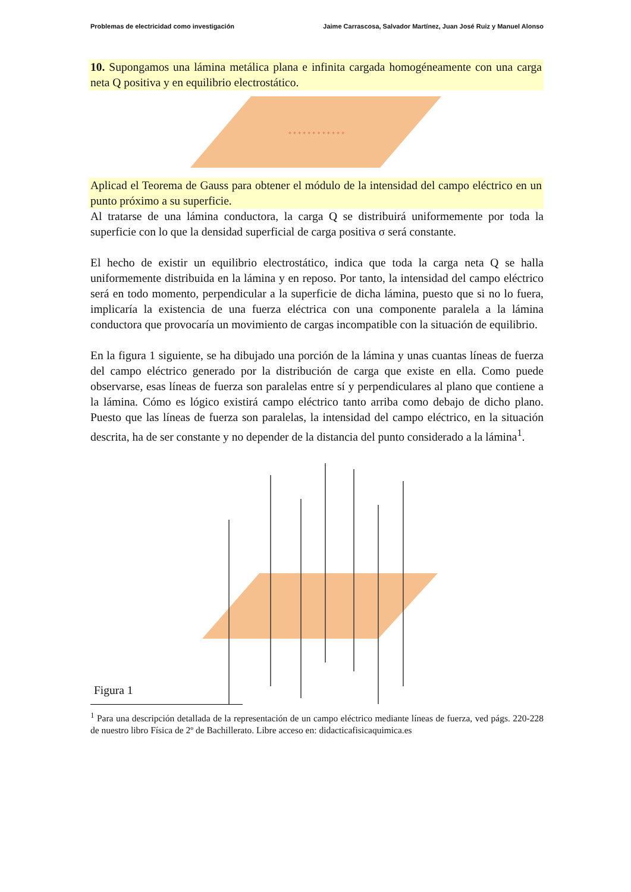Problemas de electricidad como investigación Jaime Carrascosa, Salvador Martínez, Juan José Ruiz y Manuel Alonso
10. Supongamos una lámina metálica plana e infinita cargada homogéneamente con una carga neta Q positiva y en equilibrio electrostático.
+ + + + + + + + + + + +
Aplicad el Teorema de Gauss para obtener el módulo de la intensidad del campo eléctrico en un punto próximo a su superficie.
Al tratarse de una lámina conductora, la carga Q se distribuirá uniformemente por toda la superficie con lo que la densidad superficial de carga positiva σ será constante.
El hecho de existir un equilibrio electrostático, indica que toda la carga neta Q se halla uniformemente distribuida en la lámina y en reposo. Por tanto, la intensidad del campo eléctrico será en todo momento, perpendicular a la superficie de dicha lámina, puesto que si no lo fuera, implicaría la existencia de una fuerza eléctrica con una componente paralela a la lámina conductora que provocaría un movimiento de cargas incompatible con la situación de equilibrio.
En la figura 1 siguiente, se ha dibujado una porción de la lámina y unas cuantas líneas de fuerza del campo eléctrico generado por la distribución de carga que existe en ella. Como puede observarse, esas líneas de fuerza son paralelas entre sí y perpendiculares al plano que contiene a la lámina. Cómo es lógico existirá campo eléctrico tanto arriba como debajo de dicho plano. Puesto que las líneas de fuerza son paralelas, la intensidad del campo eléctrico, en la situación descrita, ha de ser constante y no depender de la distancia del punto considerado a la lámina<sup>1</sup>.
Figura 1
<sup>1</sup> Para una descripción detallada de la representación de un campo eléctrico mediante líneas de fuerza, ved págs. 220-228 de nuestro libro Física de 2º de Bachillerato. Libre acceso en: didacticafisicaquimica.es